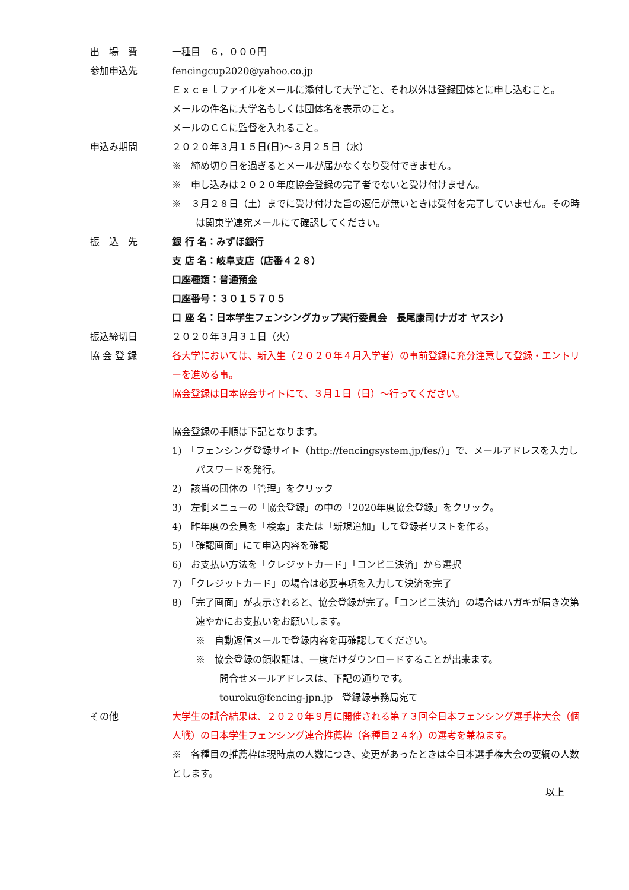出　場　費 一種目　６，０００円
参加申込先 fencingcup2020@yahoo.co.jp
Ｅｘｃｅｌファイルをメールに添付して大学ごと、それ以外は登録団体とに申し込むこと。
メールの件名に大学名もしくは団体名を表示のこと。
メールのＣＣに監督を入れること。
申込み期間 ２０２０年３月１５日(日)～３月２５日（水）
※　締め切り日を過ぎるとメールが届かなくなり受付できません。
※　申し込みは２０２０年度協会登録の完了者でないと受け付けません。
※　３月２８日（土）までに受け付けた旨の返信が無いときは受付を完了していません。その時は関東学連宛メールにて確認してください。
振　込　先 銀 行 名：みずほ銀行
支 店 名：岐阜支店（店番４２８）
口座種類：普通預金
口座番号：３０１５７０５
口 座 名：日本学生フェンシングカップ実行委員会　長尾康司(ナガオ ヤスシ)
振込締切日 ２０２０年３月３１日（火）
協 会 登 録 各大学においては、新入生（２０２０年４月入学者）の事前登録に充分注意して登録・エントリーを進める事。
協会登録は日本協会サイトにて、３月１日（日）～行ってください。
協会登録の手順は下記となります。
1)　「フェンシング登録サイト（http://fencingsystem.jp/fes/）」で、メールアドレスを入力しパスワードを発行。
2)　該当の団体の「管理」をクリック
3)　左側メニューの「協会登録」の中の「2020年度協会登録」をクリック。
4)　昨年度の会員を「検索」または「新規追加」して登録者リストを作る。
5)　「確認画面」にて申込内容を確認
6)　お支払い方法を「クレジットカード」「コンビニ決済」から選択
7)　「クレジットカード」の場合は必要事項を入力して決済を完了
8)　「完了画面」が表示されると、協会登録が完了。「コンビニ決済」の場合はハガキが届き次第速やかにお支払いをお願いします。
※　自動返信メールで登録内容を再確認してください。
※　協会登録の領収証は、一度だけダウンロードすることが出来ます。
問合せメールアドレスは、下記の通りです。
touroku@fencing-jpn.jp　登録録事務局宛て
その他 大学生の試合結果は、２０２０年９月に開催される第７３回全日本フェンシング選手権大会（個人戦）の日本学生フェンシング連合推薦枠（各種目２４名）の選考を兼ねます。
※　各種目の推薦枠は現時点の人数につき、変更があったときは全日本選手権大会の要綱の人数とします。
以上